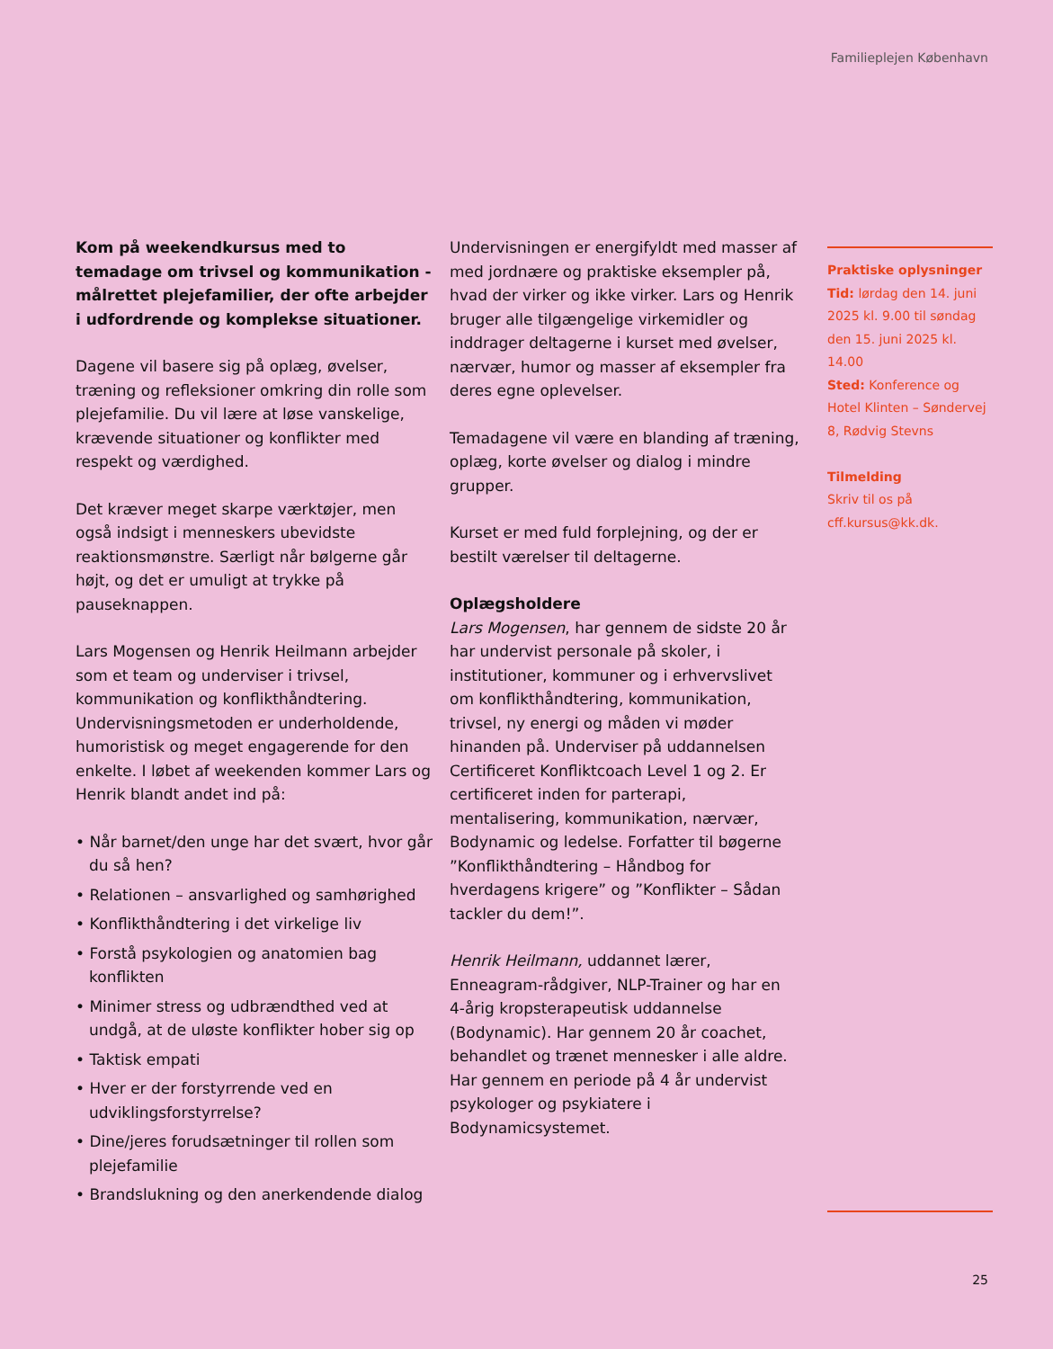Familieplejen København
Kom på weekendkursus med to temadage om trivsel og kommunikation - målrettet plejefamilier, der ofte arbejder i udfordrende og komplekse situationer.
Dagene vil basere sig på oplæg, øvelser, træning og refleksioner omkring din rolle som plejefamilie. Du vil lære at løse vanskelige, krævende situationer og konflikter med respekt og værdighed.
Det kræver meget skarpe værktøjer, men også indsigt i menneskers ubevidste reaktionsmønstre. Særligt når bølgerne går højt, og det er umuligt at trykke på pauseknappen.
Lars Mogensen og Henrik Heilmann arbejder som et team og underviser i trivsel, kommunikation og konflikthåndtering. Undervisningsmetoden er underholdende, humoristisk og meget engagerende for den enkelte. I løbet af weekenden kommer Lars og Henrik blandt andet ind på:
• Når barnet/den unge har det svært, hvor går du så hen?
• Relationen – ansvarlighed og samhørighed
• Konflikthåndtering i det virkelige liv
• Forstå psykologien og anatomien bag konflikten
• Minimer stress og udbrændthed ved at undgå, at de uløste konflikter hober sig op
• Taktisk empati
• Hver er der forstyrrende ved en udviklingsforstyrrelse?
• Dine/jeres forudsætninger til rollen som plejefamilie
• Brandslukning og den anerkendende dialog
Undervisningen er energifyldt med masser af med jordnære og praktiske eksempler på, hvad der virker og ikke virker. Lars og Henrik bruger alle tilgængelige virkemidler og inddrager deltagerne i kurset med øvelser, nærvær, humor og masser af eksempler fra deres egne oplevelser.
Temadagene vil være en blanding af træning, oplæg, korte øvelser og dialog i mindre grupper.
Kurset er med fuld forplejning, og der er bestilt værelser til deltagerne.
Oplægsholdere
Lars Mogensen, har gennem de sidste 20 år har undervist personale på skoler, i institutioner, kommuner og i erhvervslivet om konflikthåndtering, kommunikation, trivsel, ny energi og måden vi møder hinanden på. Underviser på uddannelsen Certificeret Konfliktcoach Level 1 og 2. Er certificeret inden for parterapi, mentalisering, kommunikation, nærvær, Bodynamic og ledelse. Forfatter til bøgerne ”Konflikthåndtering – Håndbog for hverdagens krigere” og ”Konflikter – Sådan tackler du dem!”.
Henrik Heilmann, uddannet lærer, Enneagram-rådgiver, NLP-Trainer og har en 4-årig kropsterapeutisk uddannelse (Bodynamic). Har gennem 20 år coachet, behandlet og trænet mennesker i alle aldre. Har gennem en periode på 4 år undervist psykologer og psykiatere i Bodynamicsystemet.
Praktiske oplysninger
Tid: lørdag den 14. juni 2025 kl. 9.00 til søndag den 15. juni 2025 kl. 14.00
Sted: Konference og Hotel Klinten – Søndervej 8, Rødvig Stevns
Tilmelding
Skriv til os på cff.kursus@kk.dk.
25